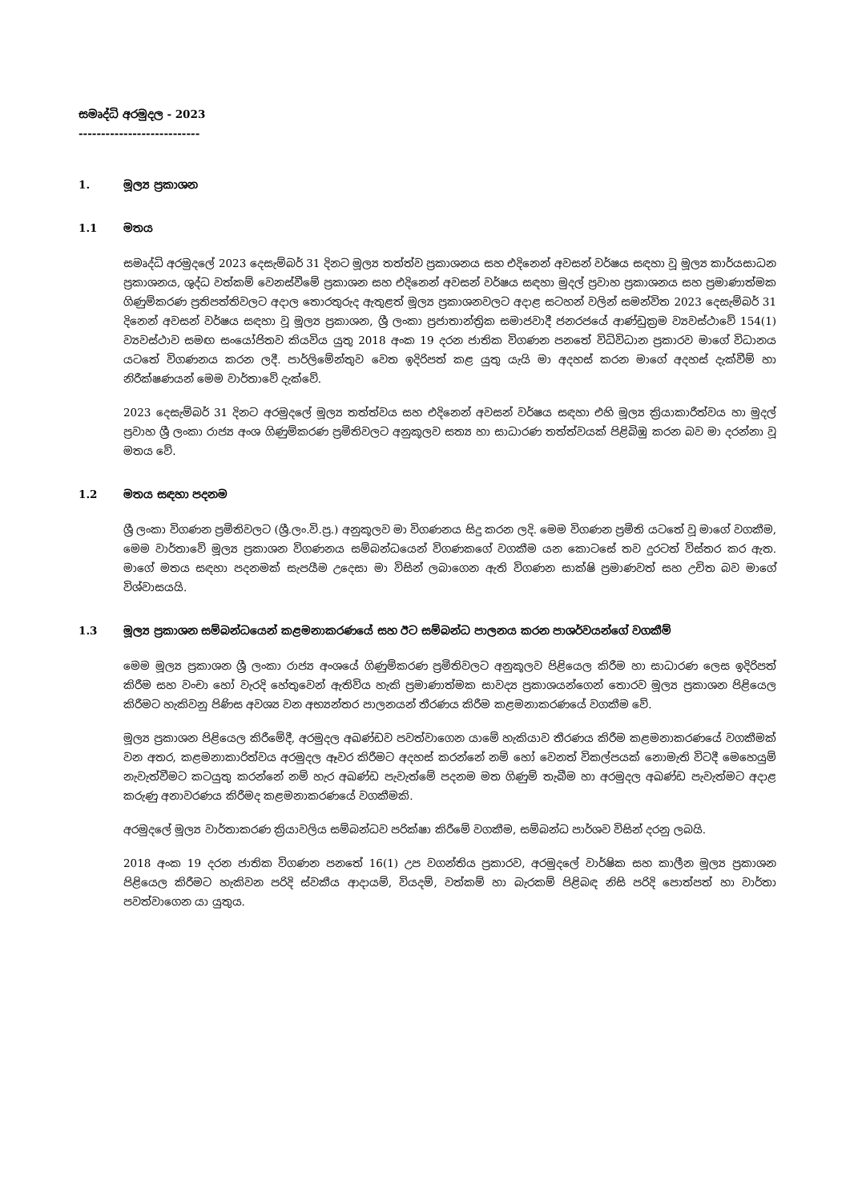සමෘද්ධි අරමුදල - 2023
---------------------------
1. මූල්‍ය ප්‍රකාශන
1.1 මතය
සමෘද්ධි අරමුදලේ 2023 දෙසැම්බර් 31 දිනට මූල්‍ය තත්ත්ව ප්‍රකාශනය සහ එදිනෙන් අවසන් වර්ෂය සඳහා වූ මූල්‍ය කාර්යසාධන ප්‍රකාශනය, ශුද්ධ වත්කම් වෙනස්වීමේ ප්‍රකාශන සහ එදිනෙන් අවසන් වර්ෂය සඳහා මුදල් ප්‍රවාහ ප්‍රකාශනය සහ ප්‍රමාණාත්මක ගිණුම්කරණ ප්‍රතිපත්තිවලට අදාල තොරතුරුද ඇතුළත් මූල්‍ය ප්‍රකාශනවලට අදාළ සටහන් වලින් සමන්විත 2023 දෙසැම්බර් 31 දිනෙන් අවසන් වර්ෂය සඳහා වූ මූල්‍ය ප්‍රකාශන, ශ්‍රී ලංකා ප්‍රජාතාන්ත්‍රික සමාජවාදී ජනරජයේ ආණ්ඩුක්‍රම ව්‍යවස්ථාවේ 154(1) ව්‍යවස්ථාව සමඟ සංයෝජිතව කියවිය යුතු 2018 අංක 19 දරන ජාතික විගණන පනතේ විධිවිධාන ප්‍රකාරව මාගේ විධානය යටතේ විගණනය කරන ලදී. පාර්ලිමේන්තුව වෙත ඉදිරිපත් කළ යුතු යැයි මා අදහස් කරන මාගේ අදහස් දැක්වීම් හා නිරීක්ෂණයන් මෙම වාර්තාවේ දැක්වේ.
2023 දෙසැම්බර් 31 දිනට අරමුදලේ මූල්‍ය තත්ත්වය සහ එදිනෙන් අවසන් වර්ෂය සඳහා එහි මූල්‍ය ක්‍රියාකාරීත්වය හා මුදල් ප්‍රවාහ ශ්‍රී ලංකා රාජ්‍ය අංශ ගිණුම්කරණ ප්‍රමිතිවලට අනුකූලව සත්‍ය හා සාධාරණ තත්ත්වයක් පිළිබිඹු කරන බව මා දරන්නා වූ මතය වේ.
1.2 මතය සඳහා පදනම
ශ්‍රී ලංකා විගණන ප්‍රමිතිවලට (ශ්‍රී.ලං.වි.ප්‍ර.) අනුකූලව මා විගණනය සිදු කරන ලදි. මෙම විගණන ප්‍රමිති යටතේ වූ මාගේ වගකීම, මෙම වාර්තාවේ මූල්‍ය ප්‍රකාශන විගණනය සම්බන්ධයෙන් විගණකගේ වගකීම යන කොටසේ තව දුරටත් විස්තර කර ඇත. මාගේ මතය සඳහා පදනමක් සැපයීම උදෙසා මා විසින් ලබාගෙන ඇති විගණන සාක්ෂි ප්‍රමාණවත් සහ උචිත බව මාගේ විශ්වාසයයි.
1.3 මූල්‍ය ප්‍රකාශන සම්බන්ධයෙන් කළමනාකරණයේ සහ ඊට සම්බන්ධ පාලනය කරන පාශර්වයන්ගේ වගකීම්
මෙම මූල්‍ය ප්‍රකාශන ශ්‍රී ලංකා රාජ්‍ය අංශයේ ගිණුම්කරණ ප්‍රමිතිවලට අනුකූලව පිළියෙල කිරීම හා සාධාරණ ලෙස ඉදිරිපත් කිරීම සහ වංචා හෝ වැරදි හේතුවෙන් ඇතිවිය හැකි ප්‍රමාණාත්මක සාවද්‍ය ප්‍රකාශයන්ගෙන් තොරව මූල්‍ය ප්‍රකාශන පිළියෙල කිරීමට හැකිවනු පිණිස අවශ්‍ය වන අභ්‍යන්තර පාලනයන් තීරණය කිරීම කළමනාකරණයේ වගකීම වේ.
මූල්‍ය ප්‍රකාශන පිළියෙල කිරීමේදී, අරමුදල අඛණ්ඩව පවත්වාගෙන යාමේ හැකියාව තීරණය කිරීම කළමනාකරණයේ වගකීමක් වන අතර, කළමනාකාරිත්වය අරමුදල ඈවර කිරීමට අදහස් කරන්නේ නම් හෝ වෙනත් විකල්පයක් නොමැති විටදී මෙහෙයුම් නැවැත්වීමට කටයුතු කරන්නේ නම් හැර අඛණ්ඩ පැවැත්මේ පදනම මත ගිණුම් තැබීම හා අරමුදල අඛණ්ඩ පැවැත්මට අදාළ කරුණු අනාවරණය කිරීමද කළමනාකරණයේ වගකීමකි.
අරමුදලේ මූල්‍ය වාර්තාකරණ ක්‍රියාවලිය සම්බන්ධව පරික්ෂා කිරීමේ වගකීම, සම්බන්ධ පාර්ශව විසින් දරනු ලබයි.
2018 අංක 19 දරන ජාතික විගණන පනතේ 16(1) උප වගන්තිය ප්‍රකාරව, අරමුදලේ වාර්ෂික සහ කාලීන මූල්‍ය ප්‍රකාශන පිළියෙල කිරීමට හැකිවන පරිදි ස්වකීය ආදායම්, වියදම්, වත්කම් හා බැරකම් පිළිබඳ නිසි පරිදි පොත්පත් හා වාර්තා පවත්වාගෙන යා යුතුය.